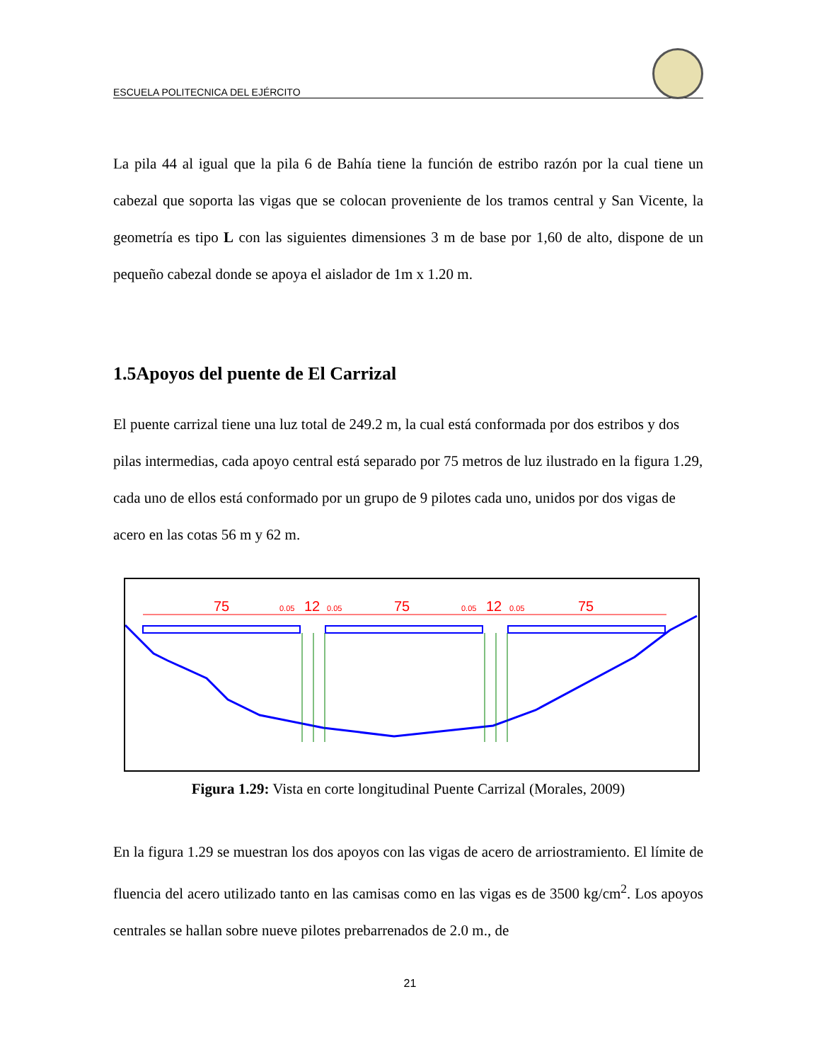ESCUELA POLITECNICA DEL EJÉRCITO
La pila 44 al igual que la pila 6 de Bahía tiene la función de estribo razón por la cual tiene un cabezal que soporta las vigas que se colocan proveniente de los tramos central y San Vicente, la geometría es tipo L con las siguientes dimensiones 3 m de base por 1,60 de alto, dispone de un pequeño cabezal donde se apoya el aislador de 1m x 1.20 m.
1.5Apoyos del puente de El Carrizal
El puente carrizal tiene una luz total de 249.2 m, la cual está conformada por dos estribos y dos pilas intermedias, cada apoyo central está separado por 75 metros de luz ilustrado en la figura 1.29, cada uno de ellos está conformado por un grupo de 9 pilotes cada uno, unidos por dos vigas de acero en las cotas 56 m y 62 m.
75
12
75
12
75
0.05
0.05
0.05
0.05
Figura 1.29: Vista en corte longitudinal Puente Carrizal (Morales, 2009)
En la figura 1.29 se muestran los dos apoyos con las vigas de acero de arriostramiento. El límite de fluencia del acero utilizado tanto en las camisas como en las vigas es de 3500 kg/cm<sup>2</sup>. Los apoyos centrales se hallan sobre nueve pilotes prebarrenados de 2.0 m., de
21